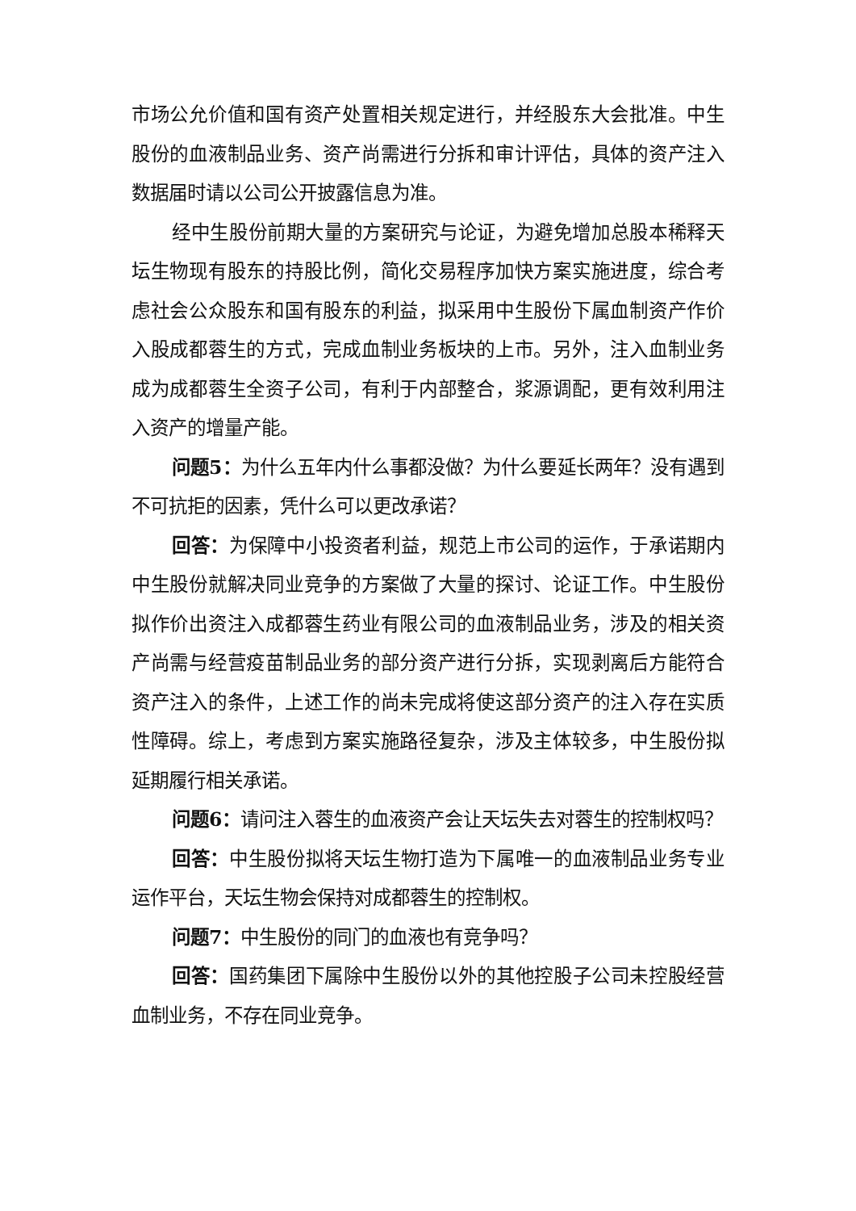市场公允价值和国有资产处置相关规定进行，并经股东大会批准。中生股份的血液制品业务、资产尚需进行分拆和审计评估，具体的资产注入数据届时请以公司公开披露信息为准。
经中生股份前期大量的方案研究与论证，为避免增加总股本稀释天坛生物现有股东的持股比例，简化交易程序加快方案实施进度，综合考虑社会公众股东和国有股东的利益，拟采用中生股份下属血制资产作价入股成都蓉生的方式，完成血制业务板块的上市。另外，注入血制业务成为成都蓉生全资子公司，有利于内部整合，浆源调配，更有效利用注入资产的增量产能。
问题5：为什么五年内什么事都没做？为什么要延长两年？没有遇到不可抗拒的因素，凭什么可以更改承诺？
回答：为保障中小投资者利益，规范上市公司的运作，于承诺期内中生股份就解决同业竞争的方案做了大量的探讨、论证工作。中生股份拟作价出资注入成都蓉生药业有限公司的血液制品业务，涉及的相关资产尚需与经营疫苗制品业务的部分资产进行分拆，实现剥离后方能符合资产注入的条件，上述工作的尚未完成将使这部分资产的注入存在实质性障碍。综上，考虑到方案实施路径复杂，涉及主体较多，中生股份拟延期履行相关承诺。
问题6：请问注入蓉生的血液资产会让天坛失去对蓉生的控制权吗？
回答：中生股份拟将天坛生物打造为下属唯一的血液制品业务专业运作平台，天坛生物会保持对成都蓉生的控制权。
问题7：中生股份的同门的血液也有竞争吗？
回答：国药集团下属除中生股份以外的其他控股子公司未控股经营血制业务，不存在同业竞争。